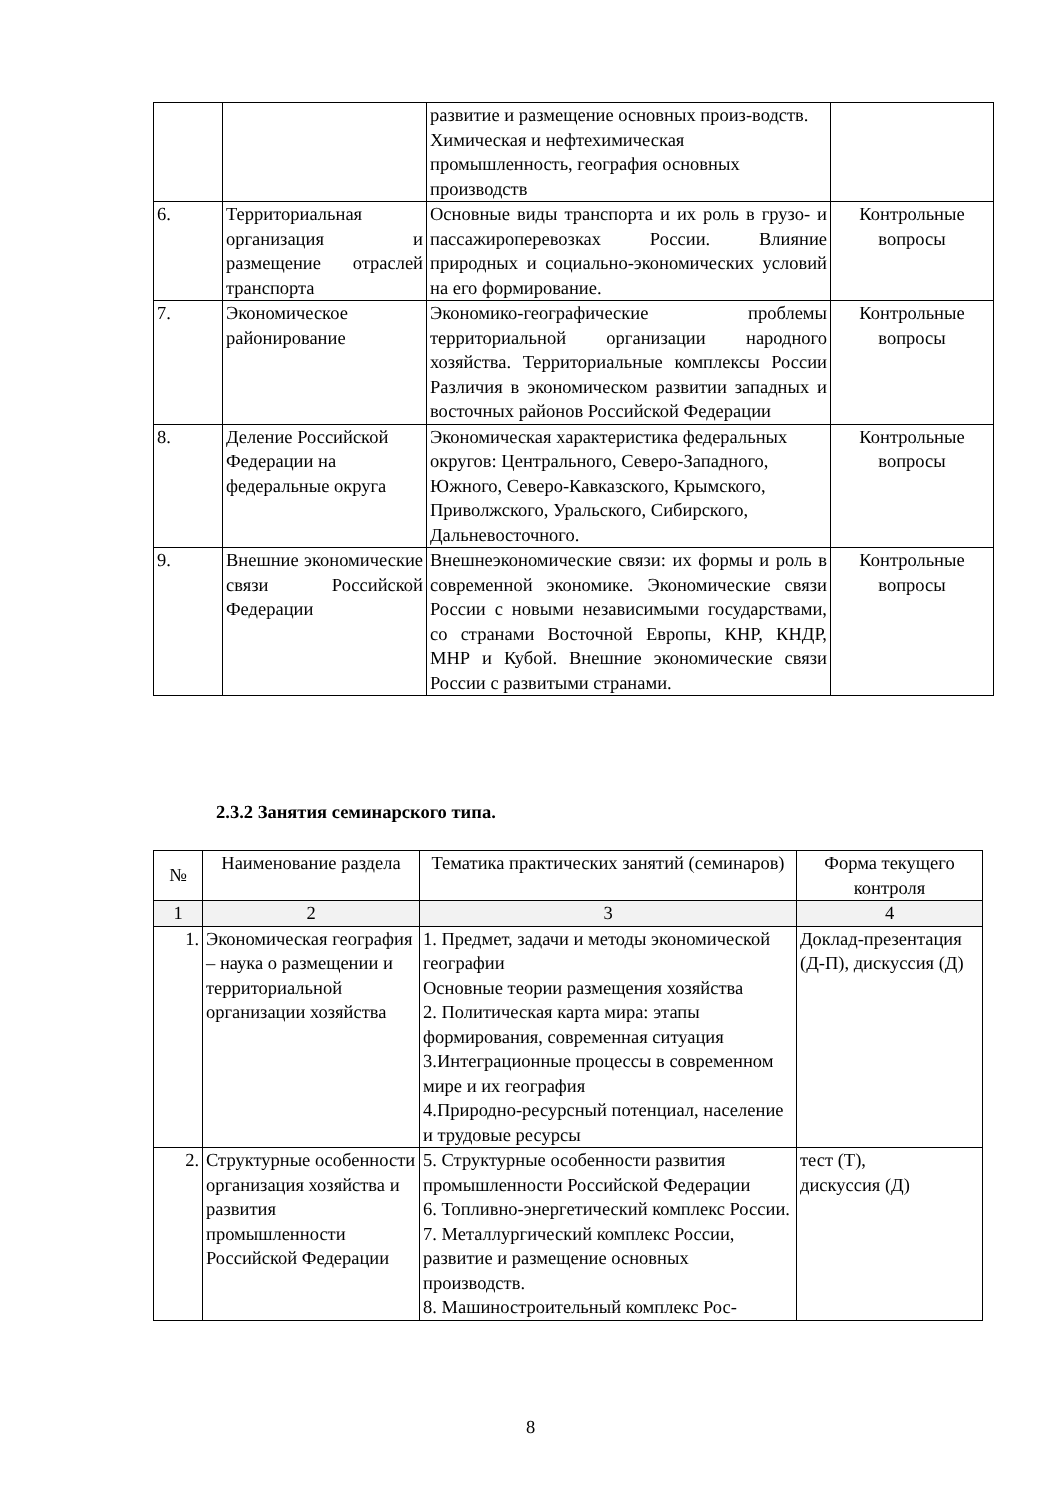| | | развитие и размещение основных произ-водств. Химическая и нефтехимическая промышленность, география основных производств | |
| 6. | Территориальная организация и размещение отраслей транспорта | Основные виды транспорта и их роль в грузо- и пассажироперевозках России. Влияние природных и социально-экономических условий на его формирование. | Контрольные вопросы |
| 7. | Экономическое районирование | Экономико-географические проблемы территориальной организации народного хозяйства. Территориальные комплексы России Различия в экономическом развитии западных и восточных районов Российской Федерации | Контрольные вопросы |
| 8. | Деление Российской Федерации на федеральные округа | Экономическая характеристика федеральных округов: Центрального, Северо-Западного, Южного, Северо-Кавказского, Крымского, Приволжского, Уральского, Сибирского, Дальневосточного. | Контрольные вопросы |
| 9. | Внешние экономические связи Российской Федерации | Внешнеэкономические связи: их формы и роль в современной экономике. Экономические связи России с новыми независимыми государствами, со странами Восточной Европы, КНР, КНДР, МНР и Кубой. Внешние экономические связи России с развитыми странами. | Контрольные вопросы |
2.3.2 Занятия семинарского типа.
| № | Наименование раздела | Тематика практических занятий (семинаров) | Форма текущего контроля |
| --- | --- | --- | --- |
| 1 | 2 | 3 | 4 |
| 1. | Экономическая география – наука о размещении и территориальной организации хозяйства | 1. Предмет, задачи и методы экономической географии Основные теории размещения хозяйства 2. Политическая карта мира: этапы формирования, современная ситуация 3.Интеграционные процессы в современном мире и их география 4.Природно-ресурсный потенциал, население и трудовые ресурсы | Доклад-презентация (Д-П), дискуссия (Д) |
| 2. | Структурные особенности организация хозяйства и развития промышленности Российской Федерации | 5. Структурные особенности развития промышленности Российской Федерации 6. Топливно-энергетический комплекс России. 7. Металлургический комплекс России, развитие и размещение основных производств. 8. Машиностроительный комплекс Рос- | тест (Т), дискуссия (Д) |
8